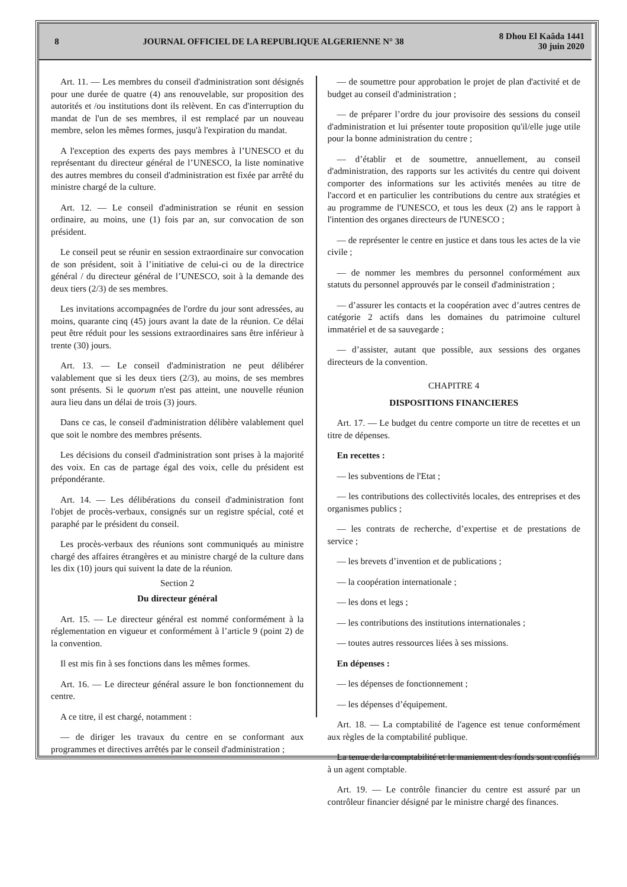8
JOURNAL OFFICIEL DE LA REPUBLIQUE ALGERIENNE N° 38
8 Dhou El Kaâda 1441
30 juin 2020
Art. 11. — Les membres du conseil d'administration sont désignés pour une durée de quatre (4) ans renouvelable, sur proposition des autorités et /ou institutions dont ils relèvent. En cas d'interruption du mandat de l'un de ses membres, il est remplacé par un nouveau membre, selon les mêmes formes, jusqu'à l'expiration du mandat.
A l'exception des experts des pays membres à l’UNESCO et du représentant du directeur général de l’UNESCO, la liste nominative des autres membres du conseil d'administration est fixée par arrêté du ministre chargé de la culture.
Art. 12. — Le conseil d'administration se réunit en session ordinaire, au moins, une (1) fois par an, sur convocation de son président.
Le conseil peut se réunir en session extraordinaire sur convocation de son président, soit à l’initiative de celui-ci ou de la directrice général / du directeur général de l’UNESCO, soit à la demande des deux tiers (2/3) de ses membres.
Les invitations accompagnées de l'ordre du jour sont adressées, au moins, quarante cinq (45) jours avant la date de la réunion. Ce délai peut être réduit pour les sessions extraordinaires sans être inférieur à trente (30) jours.
Art. 13. — Le conseil d'administration ne peut délibérer valablement que si les deux tiers (2/3), au moins, de ses membres sont présents. Si le quorum n'est pas atteint, une nouvelle réunion aura lieu dans un délai de trois (3) jours.
Dans ce cas, le conseil d'administration délibère valablement quel que soit le nombre des membres présents.
Les décisions du conseil d'administration sont prises à la majorité des voix. En cas de partage égal des voix, celle du président est prépondérante.
Art. 14. — Les délibérations du conseil d'administration font l'objet de procès-verbaux, consignés sur un registre spécial, coté et paraphé par le président du conseil.
Les procès-verbaux des réunions sont communiqués au ministre chargé des affaires étrangères et au ministre chargé de la culture dans les dix (10) jours qui suivent la date de la réunion.
Section 2
Du directeur général
Art. 15. — Le directeur général est nommé conformément à la réglementation en vigueur et conformément à l’article 9 (point 2) de la convention.
Il est mis fin à ses fonctions dans les mêmes formes.
Art. 16. — Le directeur général assure le bon fonctionnement du centre.
A ce titre, il est chargé, notamment :
— de diriger les travaux du centre en se conformant aux programmes et directives arrêtés par le conseil d'administration ;
— de soumettre pour approbation le projet de plan d'activité et de budget au conseil d'administration ;
— de préparer l’ordre du jour provisoire des sessions du conseil d'administration et lui présenter toute proposition qu'il/elle juge utile pour la bonne administration du centre ;
— d’établir et de soumettre, annuellement, au conseil d'administration, des rapports sur les activités du centre qui doivent comporter des informations sur les activités menées au titre de l'accord et en particulier les contributions du centre aux stratégies et au programme de l'UNESCO, et tous les deux (2) ans le rapport à l'intention des organes directeurs de l'UNESCO ;
— de représenter le centre en justice et dans tous les actes de la vie civile ;
— de nommer les membres du personnel conformément aux statuts du personnel approuvés par le conseil d'administration ;
— d’assurer les contacts et la coopération avec d’autres centres de catégorie 2 actifs dans les domaines du patrimoine culturel immatériel et de sa sauvegarde ;
— d’assister, autant que possible, aux sessions des organes directeurs de la convention.
CHAPITRE 4
DISPOSITIONS FINANCIERES
Art. 17. — Le budget du centre comporte un titre de recettes et un titre de dépenses.
En recettes :
— les subventions de l'Etat ;
— les contributions des collectivités locales, des entreprises et des organismes publics ;
— les contrats de recherche, d’expertise et de prestations de service ;
— les brevets d’invention et de publications ;
— la coopération internationale ;
— les dons et legs ;
— les contributions des institutions internationales ;
— toutes autres ressources liées à ses missions.
En dépenses :
— les dépenses de fonctionnement ;
— les dépenses d’équipement.
Art. 18. — La comptabilité de l'agence est tenue conformément aux règles de la comptabilité publique.
La tenue de la comptabilité et le maniement des fonds sont confiés à un agent comptable.
Art. 19. — Le contrôle financier du centre est assuré par un contrôleur financier désigné par le ministre chargé des finances.